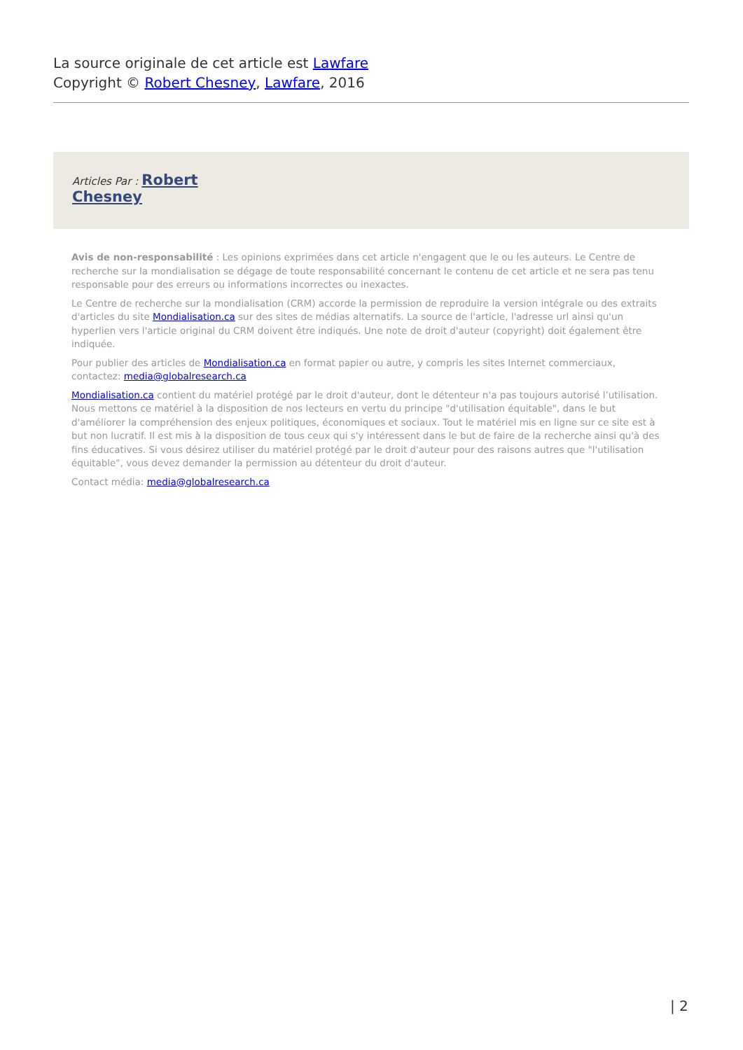La source originale de cet article est Lawfare
Copyright © Robert Chesney, Lawfare, 2016
Articles Par : Robert
Chesney
Avis de non-responsabilité : Les opinions exprimées dans cet article n'engagent que le ou les auteurs. Le Centre de recherche sur la mondialisation se dégage de toute responsabilité concernant le contenu de cet article et ne sera pas tenu responsable pour des erreurs ou informations incorrectes ou inexactes.
Le Centre de recherche sur la mondialisation (CRM) accorde la permission de reproduire la version intégrale ou des extraits d'articles du site Mondialisation.ca sur des sites de médias alternatifs. La source de l'article, l'adresse url ainsi qu'un hyperlien vers l'article original du CRM doivent être indiqués. Une note de droit d'auteur (copyright) doit également être indiquée.
Pour publier des articles de Mondialisation.ca en format papier ou autre, y compris les sites Internet commerciaux, contactez: media@globalresearch.ca
Mondialisation.ca contient du matériel protégé par le droit d'auteur, dont le détenteur n'a pas toujours autorisé l’utilisation. Nous mettons ce matériel à la disposition de nos lecteurs en vertu du principe "d'utilisation équitable", dans le but d'améliorer la compréhension des enjeux politiques, économiques et sociaux. Tout le matériel mis en ligne sur ce site est à but non lucratif. Il est mis à la disposition de tous ceux qui s'y intéressent dans le but de faire de la recherche ainsi qu'à des fins éducatives. Si vous désirez utiliser du matériel protégé par le droit d'auteur pour des raisons autres que "l'utilisation équitable", vous devez demander la permission au détenteur du droit d'auteur.
Contact média: media@globalresearch.ca
| 2